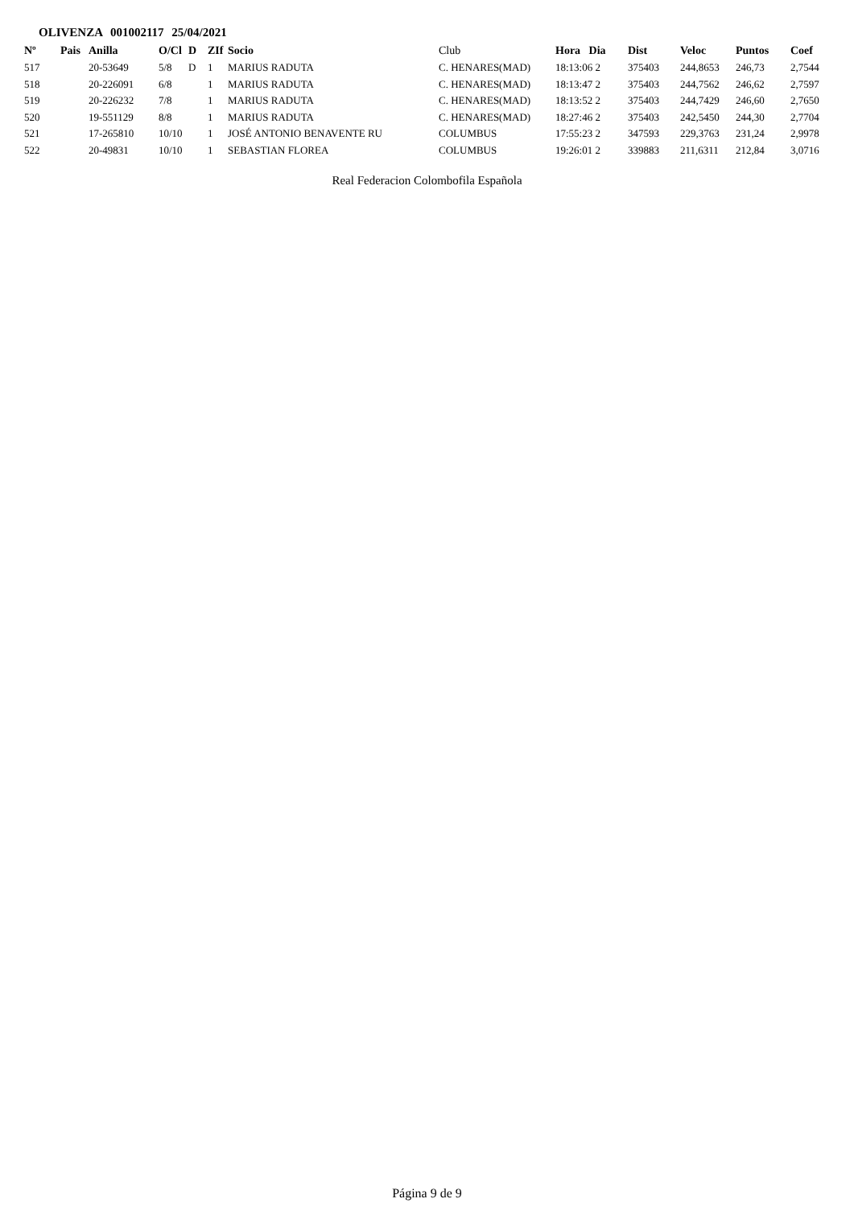OLIVENZA 001002117 25/04/2021
| Nº | Pais | Anilla | O/Cl | D | ZIf | Socio | Club | Hora Dia | Dist | Veloc | Puntos | Coef |
| --- | --- | --- | --- | --- | --- | --- | --- | --- | --- | --- | --- | --- |
| 517 | | 20-53649 | 5/8 | D | 1 | MARIUS RADUTA | C. HENARES(MAD) | 18:13:06 2 | 375403 | 244,8653 | 246,73 | 2,7544 |
| 518 | | 20-226091 | 6/8 | | 1 | MARIUS RADUTA | C. HENARES(MAD) | 18:13:47 2 | 375403 | 244,7562 | 246,62 | 2,7597 |
| 519 | | 20-226232 | 7/8 | | 1 | MARIUS RADUTA | C. HENARES(MAD) | 18:13:52 2 | 375403 | 244,7429 | 246,60 | 2,7650 |
| 520 | | 19-551129 | 8/8 | | 1 | MARIUS RADUTA | C. HENARES(MAD) | 18:27:46 2 | 375403 | 242,5450 | 244,30 | 2,7704 |
| 521 | | 17-265810 | 10/10 | | 1 | JOSÉ ANTONIO BENAVENTE RU | COLUMBUS | 17:55:23 2 | 347593 | 229,3763 | 231,24 | 2,9978 |
| 522 | | 20-49831 | 10/10 | | 1 | SEBASTIAN FLOREA | COLUMBUS | 19:26:01 2 | 339883 | 211,6311 | 212,84 | 3,0716 |
Real Federacion Colombofila Española
Página 9 de 9